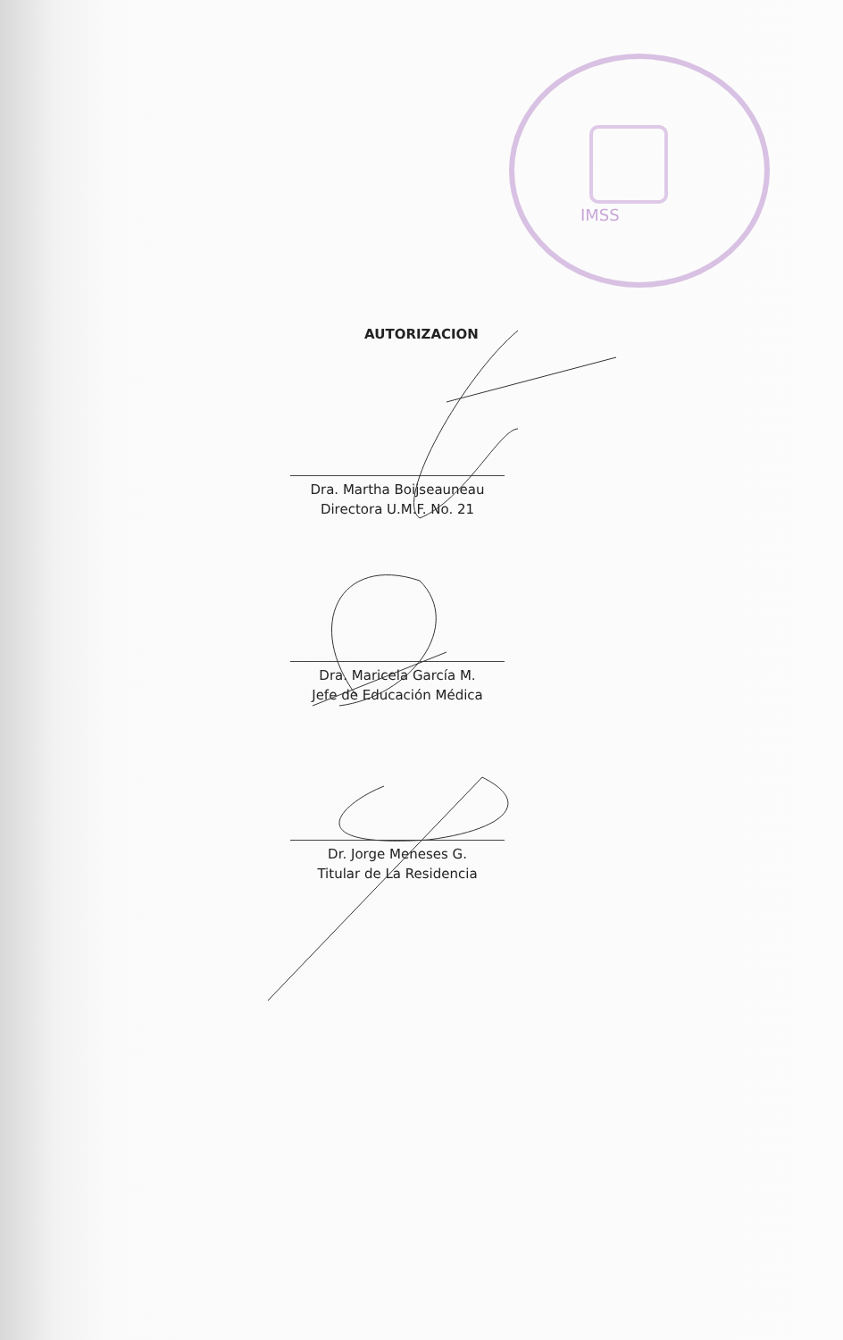IMSS
AUTORIZACION
Dra. Martha Boijseauneau
Directora U.M.F. No. 21
Dra. Maricela García M.
Jefe de Educación Médica
Dr. Jorge Meneses G.
Titular de La Residencia